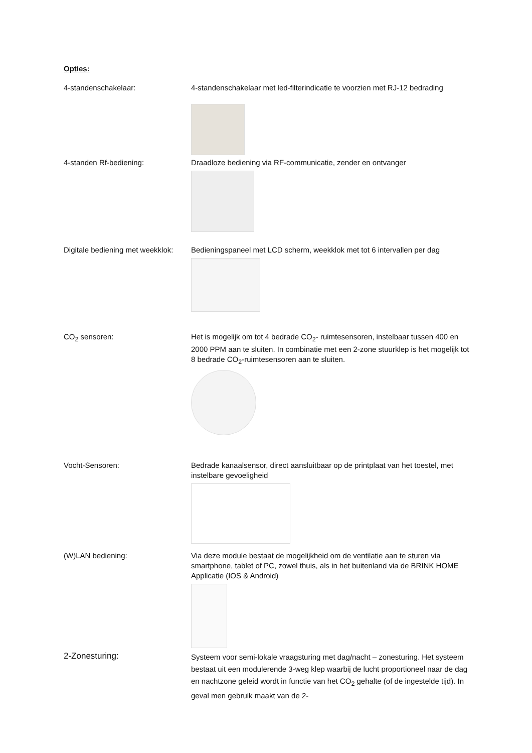Opties:
4-standenschakelaar: 4-standenschakelaar met led-filterindicatie te voorzien met RJ-12 bedrading
4-standen Rf-bediening: Draadloze bediening via RF-communicatie, zender en ontvanger
Digitale bediening met weekklok:
Bedieningspaneel met LCD scherm, weekklok met tot 6 intervallen per dag
CO<sub>2</sub> sensoren: Het is mogelijk om tot 4 bedrade CO<sub>2</sub>- ruimtesensoren, instelbaar tussen 400 en 2000 PPM aan te sluiten. In combinatie met een 2-zone stuurklep is het mogelijk tot 8 bedrade CO<sub>2</sub>-ruimtesensoren aan te sluiten.
Vocht-Sensoren: Bedrade kanaalsensor, direct aansluitbaar op de printplaat van het toestel, met instelbare gevoeligheid
(W)LAN bediening: Via deze module bestaat de mogelijkheid om de ventilatie aan te sturen via smartphone, tablet of PC, zowel thuis, als in het buitenland via de BRINK HOME Applicatie (IOS & Android)
2-Zonesturing:
Systeem voor semi-lokale vraagsturing met dag/nacht – zonesturing. Het systeem bestaat uit een modulerende 3-weg klep waarbij de lucht proportioneel naar de dag en nachtzone geleid wordt in functie van het CO<sub>2</sub> gehalte (of de ingestelde tijd). In geval men gebruik maakt van de 2-